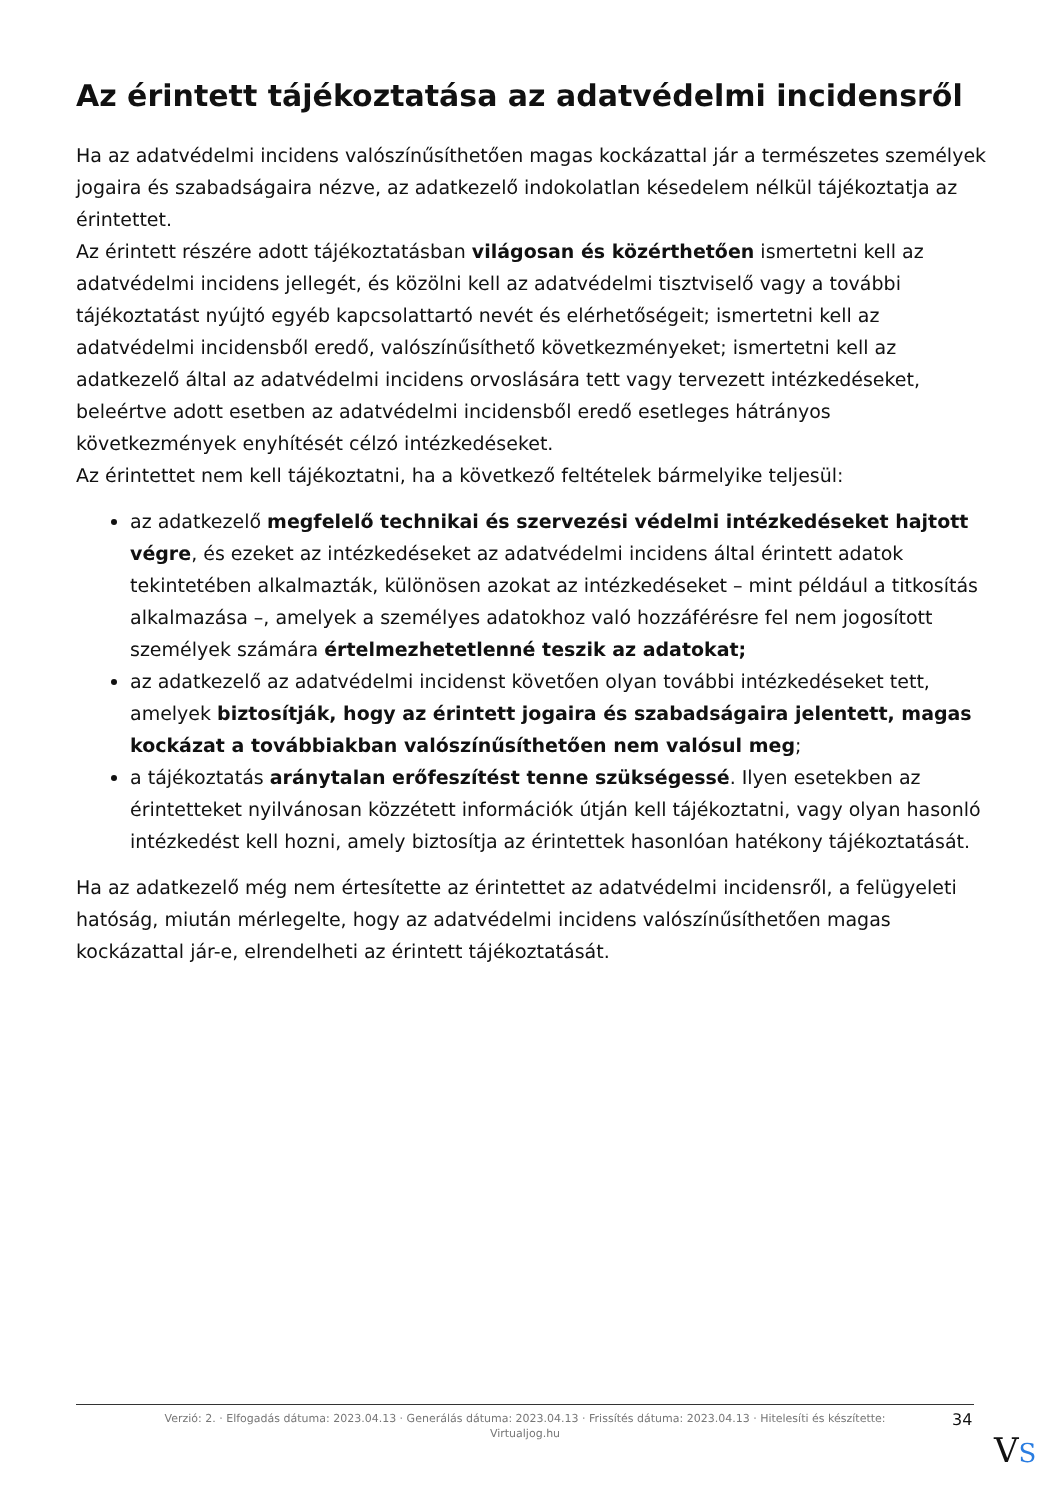Az érintett tájékoztatása az adatvédelmi incidensről
Ha az adatvédelmi incidens valószínűsíthetően magas kockázattal jár a természetes személyek jogaira és szabadságaira nézve, az adatkezelő indokolatlan késedelem nélkül tájékoztatja az érintettet.
Az érintett részére adott tájékoztatásban világosan és közérthetően ismertetni kell az adatvédelmi incidens jellegét, és közölni kell az adatvédelmi tisztviselő vagy a további tájékoztatást nyújtó egyéb kapcsolattartó nevét és elérhetőségeit; ismertetni kell az adatvédelmi incidensből eredő, valószínűsíthető következményeket; ismertetni kell az adatkezelő által az adatvédelmi incidens orvoslására tett vagy tervezett intézkedéseket, beleértve adott esetben az adatvédelmi incidensből eredő esetleges hátrányos következmények enyhítését célzó intézkedéseket.
Az érintettet nem kell tájékoztatni, ha a következő feltételek bármelyike teljesül:
az adatkezelő megfelelő technikai és szervezési védelmi intézkedéseket hajtott végre, és ezeket az intézkedéseket az adatvédelmi incidens által érintett adatok tekintetében alkalmazták, különösen azokat az intézkedéseket – mint például a titkosítás alkalmazása –, amelyek a személyes adatokhoz való hozzáférésre fel nem jogosított személyek számára értelmezhetetlenné teszik az adatokat;
az adatkezelő az adatvédelmi incidenst követően olyan további intézkedéseket tett, amelyek biztosítják, hogy az érintett jogaira és szabadságaira jelentett, magas kockázat a továbbiakban valószínűsíthetően nem valósul meg;
a tájékoztatás aránytalan erőfeszítést tenne szükségessé. Ilyen esetekben az érintetteket nyilvánosan közzétett információk útján kell tájékoztatni, vagy olyan hasonló intézkedést kell hozni, amely biztosítja az érintettek hasonlóan hatékony tájékoztatását.
Ha az adatkezelő még nem értesítette az érintettet az adatvédelmi incidensről, a felügyeleti hatóság, miután mérlegelte, hogy az adatvédelmi incidens valószínűsíthetően magas kockázattal jár-e, elrendelheti az érintett tájékoztatását.
Verzió: 2. · Elfogadás dátuma: 2023.04.13 · Generálás dátuma: 2023.04.13 · Frissítés dátuma: 2023.04.13 · Hitelesíti és készítette:
Virtualjog.hu
34
VS